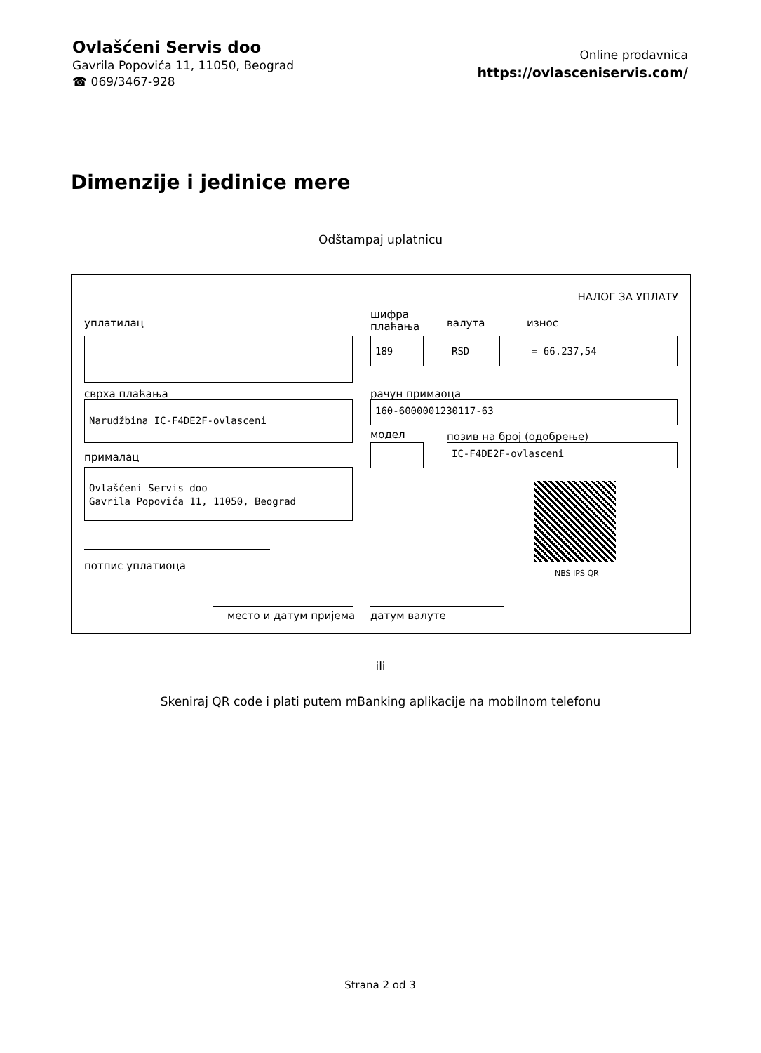Ovlašćeni Servis doo
Gavrila Popovića 11, 11050, Beograd
☎ 069/3467-928
Online prodavnica
https://ovlasceniservis.com/
Dimenzije i jedinice mere
Odštampaj uplatnicu
НАЛОГ ЗА УПЛАТУ
уплатилац
шифра
плаћања
валута износ
189 RSD = 66.237,54
сврха плаћања рачун примаоца
Narudžbina IC-F4DE2F-ovlasceni 160-6000001230117-63
модел позив на број (одобрење)
IC-F4DE2F-ovlasceni
прималац
Ovlašćeni Servis doo
Gavrila Popovića 11, 11050, Beograd
NBS IPS QR
потпис уплатиоца
место и датум пријема датум валуте
ili
Skeniraj QR code i plati putem mBanking aplikacije na mobilnom telefonu
Strana 2 od 3